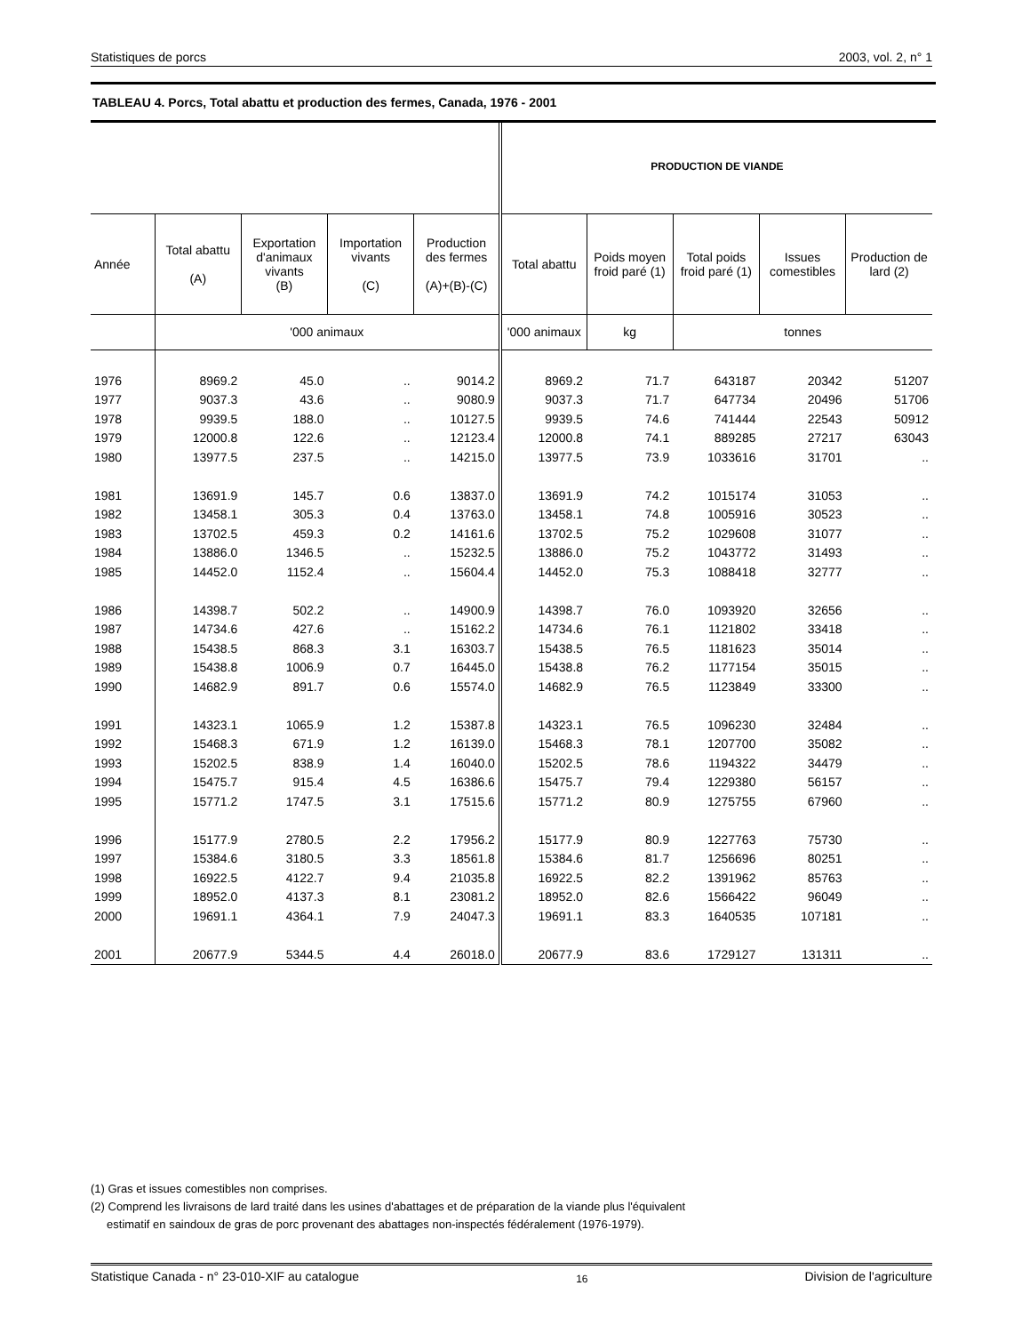Statistiques de porcs 2003, vol. 2, n° 1
TABLEAU 4. Porcs, Total abattu et production des fermes, Canada, 1976 - 2001
| | | | | | PRODUCTION DE VIANDE | | | | |
| --- | --- | --- | --- | --- | --- | --- | --- | --- | --- |
| Année | Total abattu (A) | Exportation d'animaux vivants (B) | Importation vivants (C) | Production des fermes (A)+(B)-(C) | Total abattu | Poids moyen froid paré (1) | Total poids froid paré (1) | Issues comestibles | Production de lard (2) |
| | '000 animaux | | | | '000 animaux | kg | tonnes | | |
| 1976 | 8969.2 | 45.0 | .. | 9014.2 | 8969.2 | 71.7 | 643187 | 20342 | 51207 |
| 1977 | 9037.3 | 43.6 | .. | 9080.9 | 9037.3 | 71.7 | 647734 | 20496 | 51706 |
| 1978 | 9939.5 | 188.0 | .. | 10127.5 | 9939.5 | 74.6 | 741444 | 22543 | 50912 |
| 1979 | 12000.8 | 122.6 | .. | 12123.4 | 12000.8 | 74.1 | 889285 | 27217 | 63043 |
| 1980 | 13977.5 | 237.5 | .. | 14215.0 | 13977.5 | 73.9 | 1033616 | 31701 | .. |
| 1981 | 13691.9 | 145.7 | 0.6 | 13837.0 | 13691.9 | 74.2 | 1015174 | 31053 | .. |
| 1982 | 13458.1 | 305.3 | 0.4 | 13763.0 | 13458.1 | 74.8 | 1005916 | 30523 | .. |
| 1983 | 13702.5 | 459.3 | 0.2 | 14161.6 | 13702.5 | 75.2 | 1029608 | 31077 | .. |
| 1984 | 13886.0 | 1346.5 | .. | 15232.5 | 13886.0 | 75.2 | 1043772 | 31493 | .. |
| 1985 | 14452.0 | 1152.4 | .. | 15604.4 | 14452.0 | 75.3 | 1088418 | 32777 | .. |
| 1986 | 14398.7 | 502.2 | .. | 14900.9 | 14398.7 | 76.0 | 1093920 | 32656 | .. |
| 1987 | 14734.6 | 427.6 | .. | 15162.2 | 14734.6 | 76.1 | 1121802 | 33418 | .. |
| 1988 | 15438.5 | 868.3 | 3.1 | 16303.7 | 15438.5 | 76.5 | 1181623 | 35014 | .. |
| 1989 | 15438.8 | 1006.9 | 0.7 | 16445.0 | 15438.8 | 76.2 | 1177154 | 35015 | .. |
| 1990 | 14682.9 | 891.7 | 0.6 | 15574.0 | 14682.9 | 76.5 | 1123849 | 33300 | .. |
| 1991 | 14323.1 | 1065.9 | 1.2 | 15387.8 | 14323.1 | 76.5 | 1096230 | 32484 | .. |
| 1992 | 15468.3 | 671.9 | 1.2 | 16139.0 | 15468.3 | 78.1 | 1207700 | 35082 | .. |
| 1993 | 15202.5 | 838.9 | 1.4 | 16040.0 | 15202.5 | 78.6 | 1194322 | 34479 | .. |
| 1994 | 15475.7 | 915.4 | 4.5 | 16386.6 | 15475.7 | 79.4 | 1229380 | 56157 | .. |
| 1995 | 15771.2 | 1747.5 | 3.1 | 17515.6 | 15771.2 | 80.9 | 1275755 | 67960 | .. |
| 1996 | 15177.9 | 2780.5 | 2.2 | 17956.2 | 15177.9 | 80.9 | 1227763 | 75730 | .. |
| 1997 | 15384.6 | 3180.5 | 3.3 | 18561.8 | 15384.6 | 81.7 | 1256696 | 80251 | .. |
| 1998 | 16922.5 | 4122.7 | 9.4 | 21035.8 | 16922.5 | 82.2 | 1391962 | 85763 | .. |
| 1999 | 18952.0 | 4137.3 | 8.1 | 23081.2 | 18952.0 | 82.6 | 1566422 | 96049 | .. |
| 2000 | 19691.1 | 4364.1 | 7.9 | 24047.3 | 19691.1 | 83.3 | 1640535 | 107181 | .. |
| 2001 | 20677.9 | 5344.5 | 4.4 | 26018.0 | 20677.9 | 83.6 | 1729127 | 131311 | .. |
(1) Gras et issues comestibles non comprises.
(2) Comprend les livraisons de lard traité dans les usines d'abattages et de préparation de la viande plus l'équivalent
estimatif en saindoux de gras de porc provenant des abattages non-inspectés fédéralement (1976-1979).
Statistique Canada - n° 23-010-XIF au catalogue 16 Division de l'agriculture